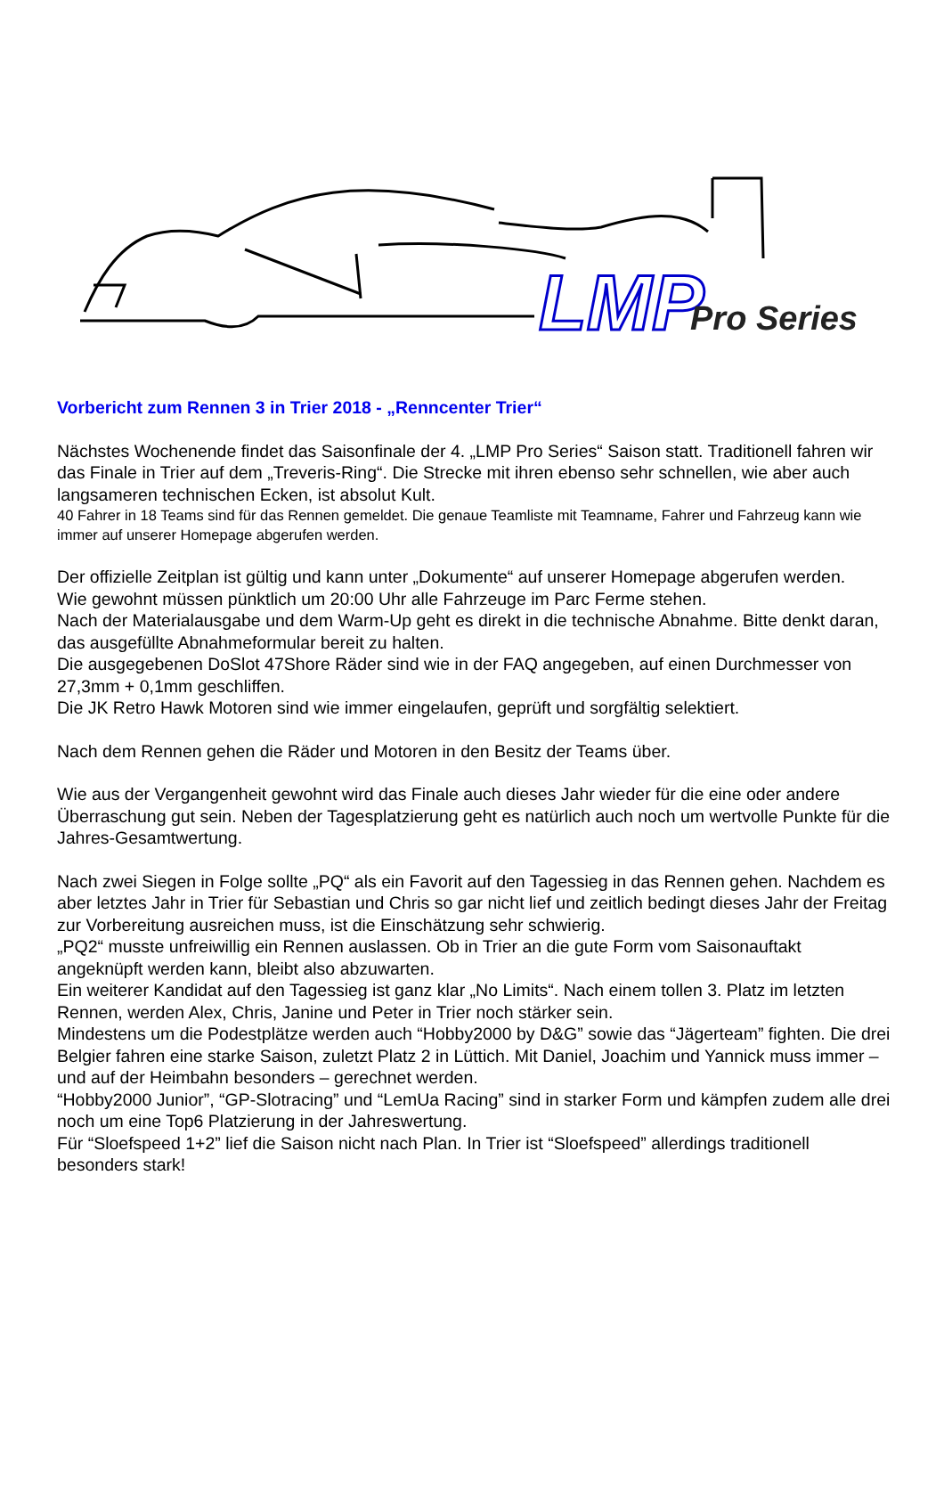LMP
Pro Series
Vorbericht zum Rennen 3 in Trier 2018 - „Renncenter Trier“
Nächstes Wochenende findet das Saisonfinale der 4. „LMP Pro Series“ Saison statt. Traditionell fahren wir das Finale in Trier auf dem „Treveris-Ring“. Die Strecke mit ihren ebenso sehr schnellen, wie aber auch langsameren technischen Ecken, ist absolut Kult.
40 Fahrer in 18 Teams sind für das Rennen gemeldet. Die genaue Teamliste mit Teamname, Fahrer und Fahrzeug kann wie immer auf unserer Homepage abgerufen werden.
Der offizielle Zeitplan ist gültig und kann unter „Dokumente“ auf unserer Homepage abgerufen werden.
Wie gewohnt müssen pünktlich um 20:00 Uhr alle Fahrzeuge im Parc Ferme stehen.
Nach der Materialausgabe und dem Warm-Up geht es direkt in die technische Abnahme. Bitte denkt daran, das ausgefüllte Abnahmeformular bereit zu halten.
Die ausgegebenen DoSlot 47Shore Räder sind wie in der FAQ angegeben, auf einen Durchmesser von 27,3mm + 0,1mm geschliffen.
Die JK Retro Hawk Motoren sind wie immer eingelaufen, geprüft und sorgfältig selektiert.
Nach dem Rennen gehen die Räder und Motoren in den Besitz der Teams über.
Wie aus der Vergangenheit gewohnt wird das Finale auch dieses Jahr wieder für die eine oder andere Überraschung gut sein. Neben der Tagesplatzierung geht es natürlich auch noch um wertvolle Punkte für die Jahres-Gesamtwertung.
Nach zwei Siegen in Folge sollte „PQ“ als ein Favorit auf den Tagessieg in das Rennen gehen. Nachdem es aber letztes Jahr in Trier für Sebastian und Chris so gar nicht lief und zeitlich bedingt dieses Jahr der Freitag zur Vorbereitung ausreichen muss, ist die Einschätzung sehr schwierig.
„PQ2“ musste unfreiwillig ein Rennen auslassen. Ob in Trier an die gute Form vom Saisonauftakt angeknüpft werden kann, bleibt also abzuwarten.
Ein weiterer Kandidat auf den Tagessieg ist ganz klar „No Limits“. Nach einem tollen 3. Platz im letzten Rennen, werden Alex, Chris, Janine und Peter in Trier noch stärker sein.
Mindestens um die Podestplätze werden auch “Hobby2000 by D&G” sowie das “Jägerteam” fighten. Die drei Belgier fahren eine starke Saison, zuletzt Platz 2 in Lüttich. Mit Daniel, Joachim und Yannick muss immer – und auf der Heimbahn besonders – gerechnet werden.
“Hobby2000 Junior”, “GP-Slotracing” und “LemUa Racing” sind in starker Form und kämpfen zudem alle drei noch um eine Top6 Platzierung in der Jahreswertung.
Für “Sloefspeed 1+2” lief die Saison nicht nach Plan. In Trier ist “Sloefspeed” allerdings traditionell besonders stark!